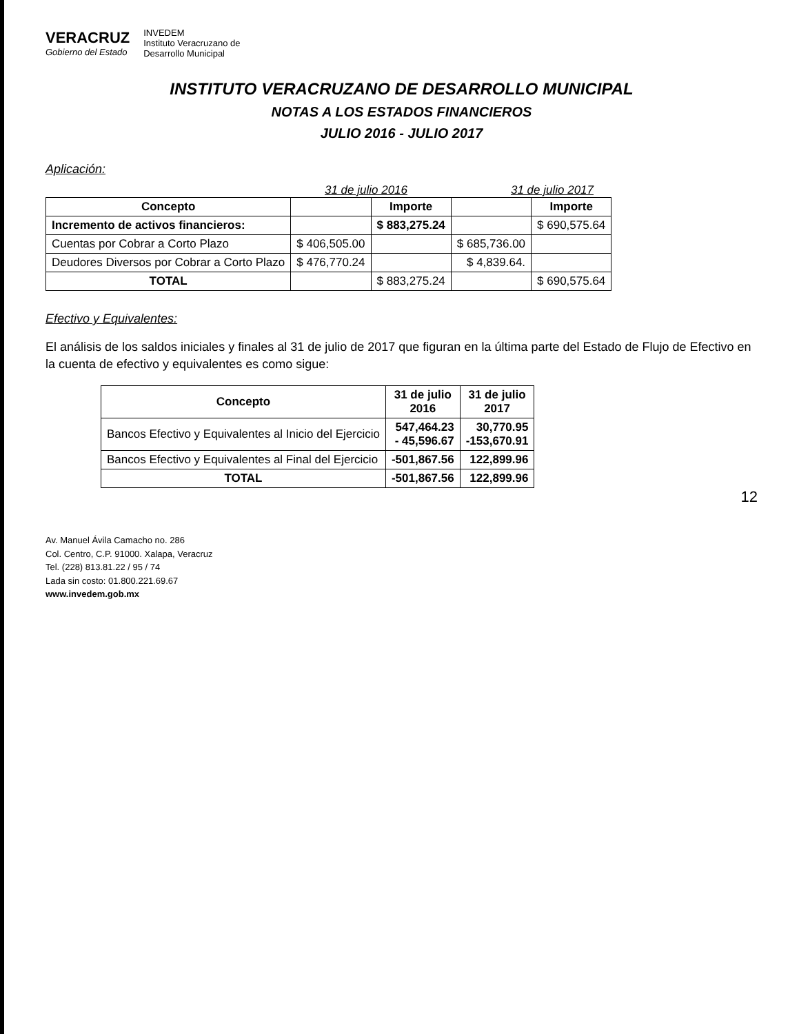VERACRUZ
Gobierno del Estado
INVEDEM
Instituto Veracruzano de
Desarrollo Municipal
INSTITUTO VERACRUZANO DE DESARROLLO MUNICIPAL
NOTAS A LOS ESTADOS FINANCIEROS
JULIO 2016 - JULIO 2017
Aplicación:
31 de julio 2016 31 de julio 2017
| Concepto | | Importe | | Importe |
| --- | --- | --- | --- | --- |
| Incremento de activos financieros: | | $ 883,275.24 | | $ 690,575.64 |
| Cuentas por Cobrar a Corto Plazo | $ 406,505.00 | | $ 685,736.00 | |
| Deudores Diversos por Cobrar a Corto Plazo | $ 476,770.24 | | $ 4,839.64. | |
| TOTAL | | $ 883,275.24 | | $ 690,575.64 |
Efectivo y Equivalentes:
El análisis de los saldos iniciales y finales al 31 de julio de 2017 que figuran en la última parte del Estado de Flujo de Efectivo en la cuenta de efectivo y equivalentes es como sigue:
| Concepto | 31 de julio 2016 | 31 de julio 2017 |
| --- | --- | --- |
| Bancos Efectivo y Equivalentes al Inicio del Ejercicio | 547,464.23 - 45,596.67 | 30,770.95 -153,670.91 |
| Bancos Efectivo y Equivalentes al Final del Ejercicio | -501,867.56 | 122,899.96 |
| TOTAL | -501,867.56 | 122,899.96 |
12
Av. Manuel Ávila Camacho no. 286
Col. Centro, C.P. 91000. Xalapa, Veracruz
Tel. (228) 813.81.22 / 95 / 74
Lada sin costo: 01.800.221.69.67
www.invedem.gob.mx